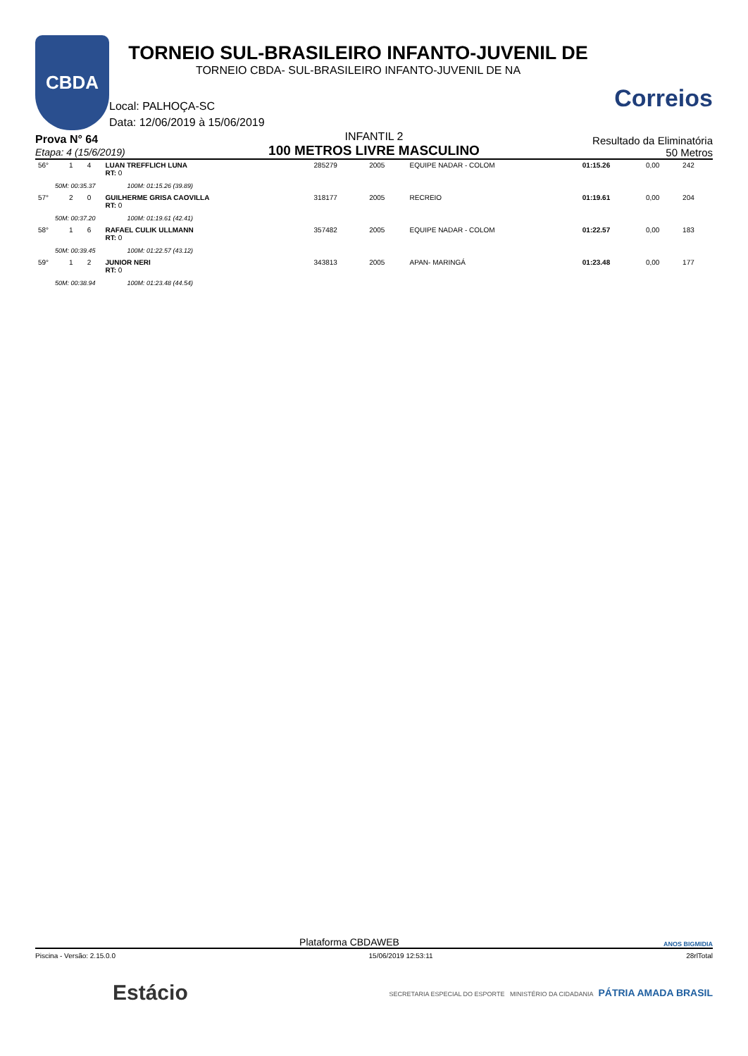CBDA
TORNEIO SUL-BRASILEIRO INFANTO-JUVENIL DE
TORNEIO CBDA- SUL-BRASILEIRO INFANTO-JUVENIL DE NA
Local: PALHOÇA-SC
Data: 12/06/2019 à 15/06/2019
Correios
Prova N° 64
Etapa: 4 (15/6/2019)
INFANTIL 2
100 METROS LIVRE MASCULINO
Resultado da Eliminatória
50 Metros
| 56° | 1 | 4 | LUAN TREFFLICH LUNA RT: 0 | 285279 | 2005 | EQUIPE NADAR - COLOM | 01:15.26 | 0,00 | 242 |
| 50M: 00:35.37 100M: 01:15.26 (39.89) | | | | | | | | | |
| 57° | 2 | 0 | GUILHERME GRISA CAOVILLA RT: 0 | 318177 | 2005 | RECREIO | 01:19.61 | 0,00 | 204 |
| 50M: 00:37.20 100M: 01:19.61 (42.41) | | | | | | | | | |
| 58° | 1 | 6 | RAFAEL CULIK ULLMANN RT: 0 | 357482 | 2005 | EQUIPE NADAR - COLOM | 01:22.57 | 0,00 | 183 |
| 50M: 00:39.45 100M: 01:22.57 (43.12) | | | | | | | | | |
| 59° | 1 | 2 | JUNIOR NERI RT: 0 | 343813 | 2005 | APAN- MARINGÁ | 01:23.48 | 0,00 | 177 |
| 50M: 00:38.94 100M: 01:23.48 (44.54) | | | | | | | | | |
Plataforma CBDAWEB ANOS BIGMIDIA
Piscina - Versão: 2.15.0.0 15/06/2019 12:53:11 28rlTotal
Estácio SECRETARIA ESPECIAL DO ESPORTE MINISTÉRIO DA CIDADANIA PÁTRIA AMADA BRASIL